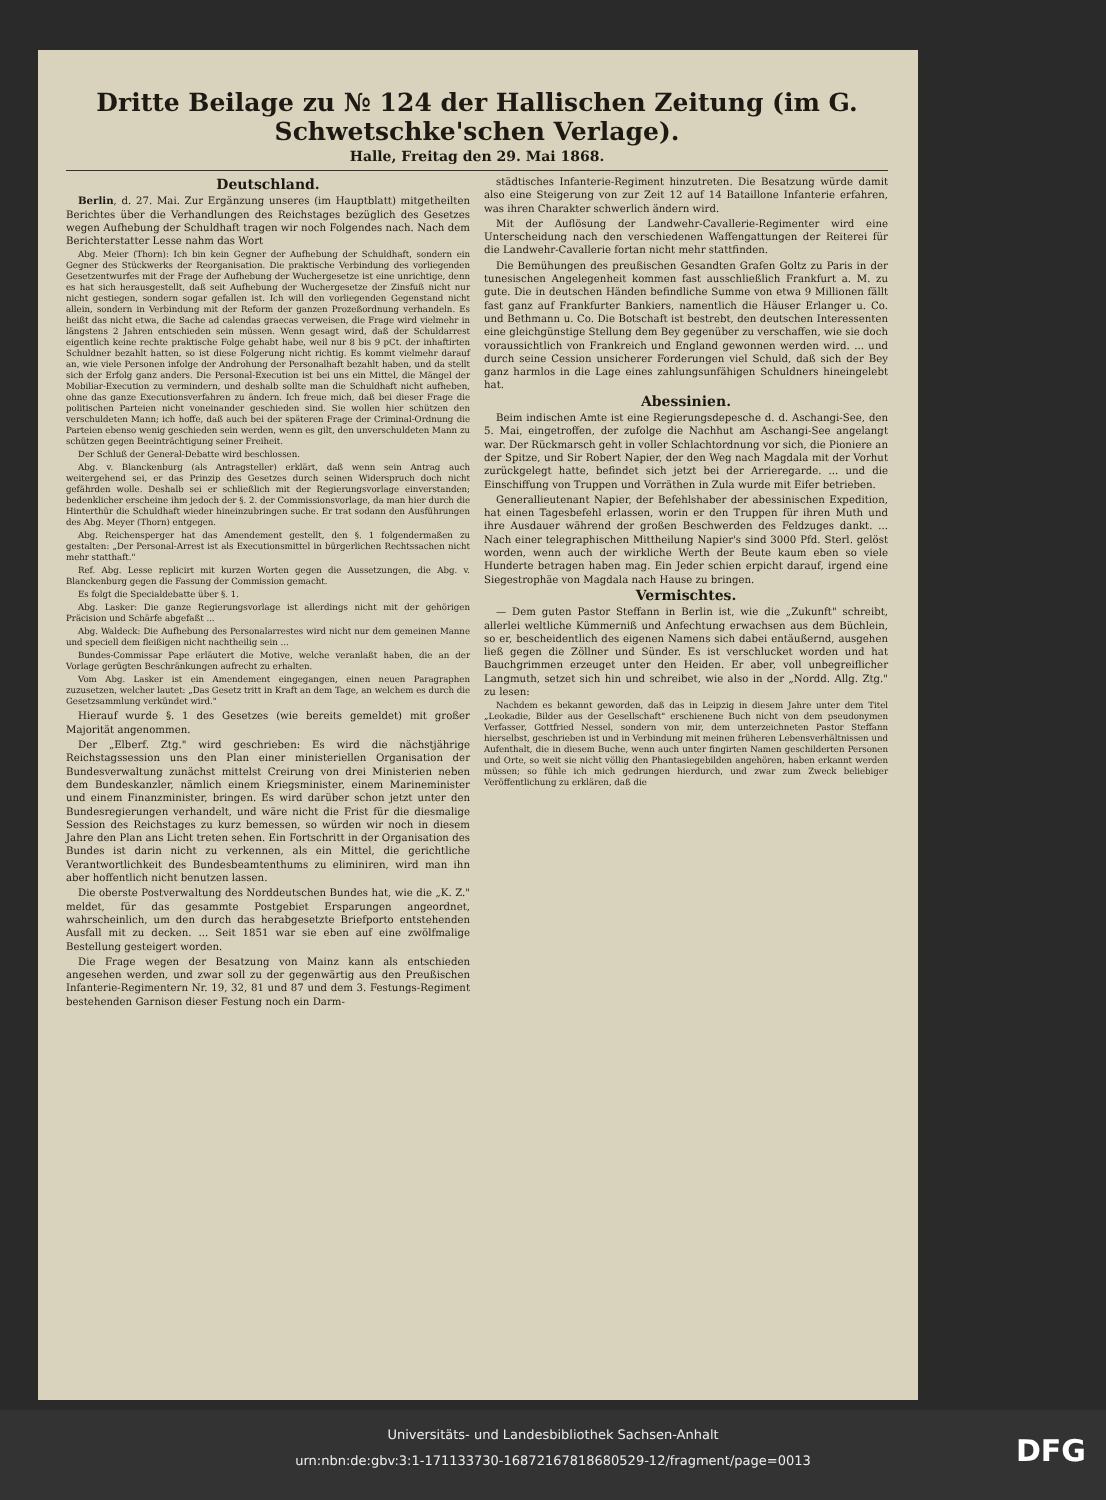Dritte Beilage zu № 124 der Hallischen Zeitung (im G. Schwetschke'schen Verlage).
Halle, Freitag den 29. Mai 1868.
Deutschland.
Berlin, d. 27. Mai. Zur Ergänzung unseres (im Hauptblatt) mitgetheilten Berichtes über die Verhandlungen des Reichstages bezüglich des Gesetzes wegen Aufhebung der Schuldhaft tragen wir noch Folgendes nach. Nach dem Berichterstatter Lesse nahm das Wort
Abg. Meier (Thorn): Ich bin kein Gegner der Aufhebung der Schuldhaft, sondern ein Gegner des Stückwerks der Reorganisation. Die praktische Verbindung des vorliegenden Gesetzentwurfes mit der Frage der Aufhebung der Wuchergesetze ist eine unrichtige, denn es hat sich herausgestellt, daß seit Aufhebung der Wuchergesetze der Zinsfuß nicht nur nicht gestiegen, sondern sogar gefallen ist. Ich will den vorliegenden Gegenstand nicht allein, sondern in Verbindung mit der Reform der ganzen Prozeßordnung verhandeln. Es heißt das nicht etwa, die Sache ad calendas graecas verweisen, die Frage wird vielmehr in längstens 2 Jahren entschieden sein müssen. Wenn gesagt wird, daß der Schuldarrest eigentlich keine rechte praktische Folge gehabt habe, weil nur 8 bis 9 pCt. der inhaftirten Schuldner bezahlt hatten, so ist diese Folgerung nicht richtig. Es kommt vielmehr darauf an, wie viele Personen infolge der Androhung der Personalhaft bezahlt haben, und da stellt sich der Erfolg ganz anders. Die Personal-Execution ist bei uns ein Mittel, die Mängel der Mobiliar-Execution zu vermindern, und deshalb sollte man die Schuldhaft nicht aufheben, ohne das ganze Executionsverfahren zu ändern. Ich freue mich, daß bei dieser Frage die politischen Parteien nicht voneinander geschieden sind. Sie wollen hier schützen den verschuldeten Mann; ich hoffe, daß auch bei der späteren Frage der Criminal-Ordnung die Parteien ebenso wenig geschieden sein werden, wenn es gilt, den unverschuldeten Mann zu schützen gegen Beeinträchtigung seiner Freiheit.
Der Schluß der General-Debatte wird beschlossen.
Abg. v. Blanckenburg (als Antragsteller) erklärt, daß wenn sein Antrag auch weitergehend sei, er das Prinzip des Gesetzes durch seinen Widerspruch doch nicht gefährden wolle. Deshalb sei er schließlich mit der Regierungsvorlage einverstanden; bedenklicher erscheine ihm jedoch der §. 2. der Commissionsvorlage, da man hier durch die Hinterthür die Schuldhaft wieder hineinzubringen suche. Er trat sodann den Ausführungen des Abg. Meyer (Thorn) entgegen.
Abg. Reichensperger hat das Amendement gestellt, den §. 1 folgendermaßen zu gestalten: „Der Personal-Arrest ist als Executionsmittel in bürgerlichen Rechtssachen nicht mehr statthaft."
Ref. Abg. Lesse replicirt mit kurzen Worten gegen die Aussetzungen, die Abg. v. Blanckenburg gegen die Fassung der Commission gemacht.
Es folgt die Specialdebatte über §. 1.
Abg. Lasker: Die ganze Regierungsvorlage ist allerdings nicht mit der gehörigen Präcision und Schärfe abgefaßt ...
Abg. Waldeck: Die Aufhebung des Personalarrestes wird nicht nur dem gemeinen Manne und speciell dem fleißigen nicht nachtheilig sein ...
Bundes-Commissar Pape erläutert die Motive, welche veranlaßt haben, die an der Vorlage gerügten Beschränkungen aufrecht zu erhalten.
Vom Abg. Lasker ist ein Amendement eingegangen, einen neuen Paragraphen zuzusetzen, welcher lautet: „Das Gesetz tritt in Kraft an dem Tage, an welchem es durch die Gesetzsammlung verkündet wird."
Hierauf wurde §. 1 des Gesetzes (wie bereits gemeldet) mit großer Majorität angenommen.
Der „Elberf. Ztg." wird geschrieben: Es wird die nächstjährige Reichstagssession uns den Plan einer ministeriellen Organisation der Bundesverwaltung zunächst mittelst Creirung von drei Ministerien neben dem Bundeskanzler, nämlich einem Kriegsminister, einem Marineminister und einem Finanzminister, bringen. Es wird darüber schon jetzt unter den Bundesregierungen verhandelt, und wäre nicht die Frist für die diesmalige Session des Reichstages zu kurz bemessen, so würden wir noch in diesem Jahre den Plan ans Licht treten sehen. Ein Fortschritt in der Organisation des Bundes ist darin nicht zu verkennen, als ein Mittel, die gerichtliche Verantwortlichkeit des Bundesbeamtenthums zu eliminiren, wird man ihn aber hoffentlich nicht benutzen lassen.
Die oberste Postverwaltung des Norddeutschen Bundes hat, wie die „K. Z." meldet, für das gesammte Postgebiet Ersparungen angeordnet, wahrscheinlich, um den durch das herabgesetzte Briefporto entstehenden Ausfall mit zu decken. ... Seit 1851 war sie eben auf eine zwölfmalige Bestellung gesteigert worden.
Die Frage wegen der Besatzung von Mainz kann als entschieden angesehen werden, und zwar soll zu der gegenwärtig aus den Preußischen Infanterie-Regimentern Nr. 19, 32, 81 und 87 und dem 3. Festungs-Regiment bestehenden Garnison dieser Festung noch ein Darm-
städtisches Infanterie-Regiment hinzutreten. Die Besatzung würde damit also eine Steigerung von zur Zeit 12 auf 14 Bataillone Infanterie erfahren, was ihren Charakter schwerlich ändern wird.
Mit der Auflösung der Landwehr-Cavallerie-Regimenter wird eine Unterscheidung nach den verschiedenen Waffengattungen der Reiterei für die Landwehr-Cavallerie fortan nicht mehr stattfinden.
Die Bemühungen des preußischen Gesandten Grafen Goltz zu Paris in der tunesischen Angelegenheit kommen fast ausschließlich Frankfurt a. M. zu gute. Die in deutschen Händen befindliche Summe von etwa 9 Millionen fällt fast ganz auf Frankfurter Bankiers, namentlich die Häuser Erlanger u. Co. und Bethmann u. Co. Die Botschaft ist bestrebt, den deutschen Interessenten eine gleichgünstige Stellung dem Bey gegenüber zu verschaffen, wie sie doch voraussichtlich von Frankreich und England gewonnen werden wird. ... und durch seine Cession unsicherer Forderungen viel Schuld, daß sich der Bey ganz harmlos in die Lage eines zahlungsunfähigen Schuldners hineingelebt hat.
Abessinien.
Beim indischen Amte ist eine Regierungsdepesche d. d. Aschangi-See, den 5. Mai, eingetroffen, der zufolge die Nachhut am Aschangi-See angelangt war. Der Rückmarsch geht in voller Schlachtordnung vor sich, die Pioniere an der Spitze, und Sir Robert Napier, der den Weg nach Magdala mit der Vorhut zurückgelegt hatte, befindet sich jetzt bei der Arrieregarde. ... und die Einschiffung von Truppen und Vorräthen in Zula wurde mit Eifer betrieben.
Generallieutenant Napier, der Befehlshaber der abessinischen Expedition, hat einen Tagesbefehl erlassen, worin er den Truppen für ihren Muth und ihre Ausdauer während der großen Beschwerden des Feldzuges dankt. ... Nach einer telegraphischen Mittheilung Napier's sind 3000 Pfd. Sterl. gelöst worden, wenn auch der wirkliche Werth der Beute kaum eben so viele Hunderte betragen haben mag. Ein Jeder schien erpicht darauf, irgend eine Siegestrophäe von Magdala nach Hause zu bringen.
Vermischtes.
— Dem guten Pastor Steffann in Berlin ist, wie die „Zukunft" schreibt, allerlei weltliche Kümmerniß und Anfechtung erwachsen aus dem Büchlein, so er, bescheidentlich des eigenen Namens sich dabei entäußernd, ausgehen ließ gegen die Zöllner und Sünder. Es ist verschlucket worden und hat Bauchgrimmen erzeuget unter den Heiden. Er aber, voll unbegreiflicher Langmuth, setzet sich hin und schreibet, wie also in der „Nordd. Allg. Ztg." zu lesen:
Nachdem es bekannt geworden, daß das in Leipzig in diesem Jahre unter dem Titel „Leokadie, Bilder aus der Gesellschaft" erschienene Buch nicht von dem pseudonymen Verfasser, Gottfried Nessel, sondern von mir, dem unterzeichneten Pastor Steffann hierselbst, geschrieben ist und in Verbindung mit meinen früheren Lebensverhältnissen und Aufenthalt, die in diesem Buche, wenn auch unter fingirten Namen geschilderten Personen und Orte, so weit sie nicht völlig den Phantasiegebilden angehören, haben erkannt werden müssen; so fühle ich mich gedrungen hierdurch, und zwar zum Zweck beliebiger Veröffentlichung zu erklären, daß die
Universitäts- und Landesbibliothek Sachsen-Anhalt
urn:nbn:de:gbv:3:1-171133730-16872167818680529-12/fragment/page=0013
DFG